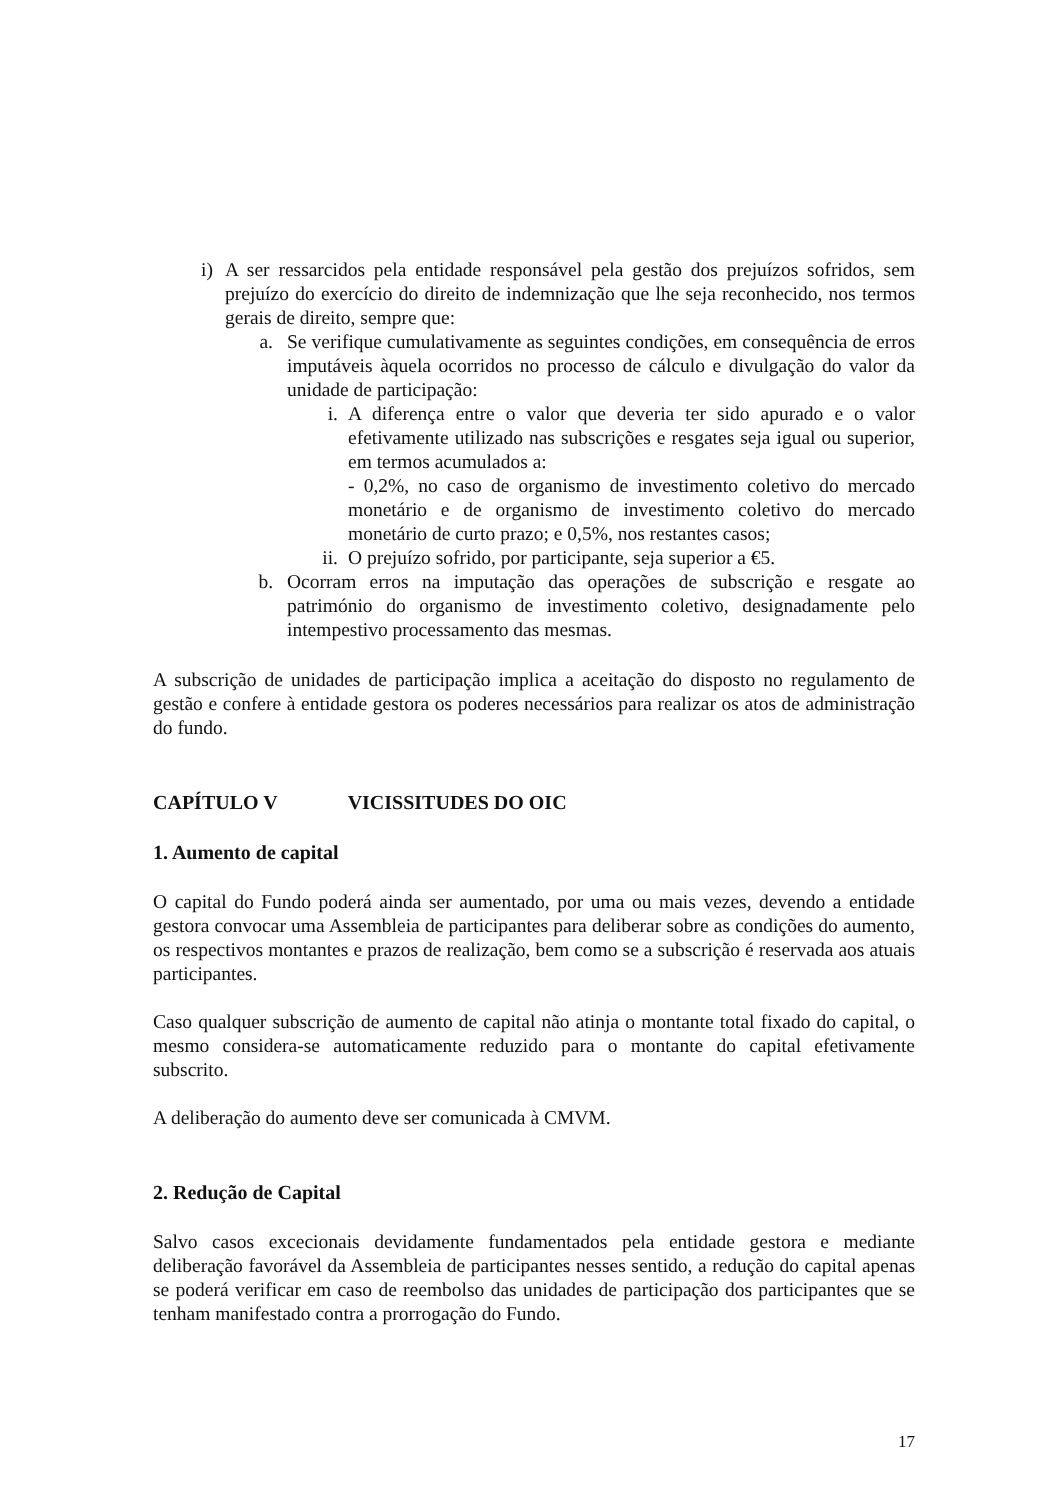i) A ser ressarcidos pela entidade responsável pela gestão dos prejuízos sofridos, sem prejuízo do exercício do direito de indemnização que lhe seja reconhecido, nos termos gerais de direito, sempre que:
a. Se verifique cumulativamente as seguintes condições, em consequência de erros imputáveis àquela ocorridos no processo de cálculo e divulgação do valor da unidade de participação:
i. A diferença entre o valor que deveria ter sido apurado e o valor efetivamente utilizado nas subscrições e resgates seja igual ou superior, em termos acumulados a:
- 0,2%, no caso de organismo de investimento coletivo do mercado monetário e de organismo de investimento coletivo do mercado monetário de curto prazo; e 0,5%, nos restantes casos;
ii.
O prejuízo sofrido, por participante, seja superior a €5.
b. Ocorram erros na imputação das operações de subscrição e resgate ao património do organismo de investimento coletivo, designadamente pelo intempestivo processamento das mesmas.
A subscrição de unidades de participação implica a aceitação do disposto no regulamento de gestão e confere à entidade gestora os poderes necessários para realizar os atos de administração do fundo.
CAPÍTULO V VICISSITUDES DO OIC
1. Aumento de capital
O capital do Fundo poderá ainda ser aumentado, por uma ou mais vezes, devendo a entidade gestora convocar uma Assembleia de participantes para deliberar sobre as condições do aumento, os respectivos montantes e prazos de realização, bem como se a subscrição é reservada aos atuais participantes.
Caso qualquer subscrição de aumento de capital não atinja o montante total fixado do capital, o mesmo considera-se automaticamente reduzido para o montante do capital efetivamente subscrito.
A deliberação do aumento deve ser comunicada à CMVM.
2. Redução de Capital
Salvo casos excecionais devidamente fundamentados pela entidade gestora e mediante deliberação favorável da Assembleia de participantes nesses sentido, a redução do capital apenas se poderá verificar em caso de reembolso das unidades de participação dos participantes que se tenham manifestado contra a prorrogação do Fundo.
17